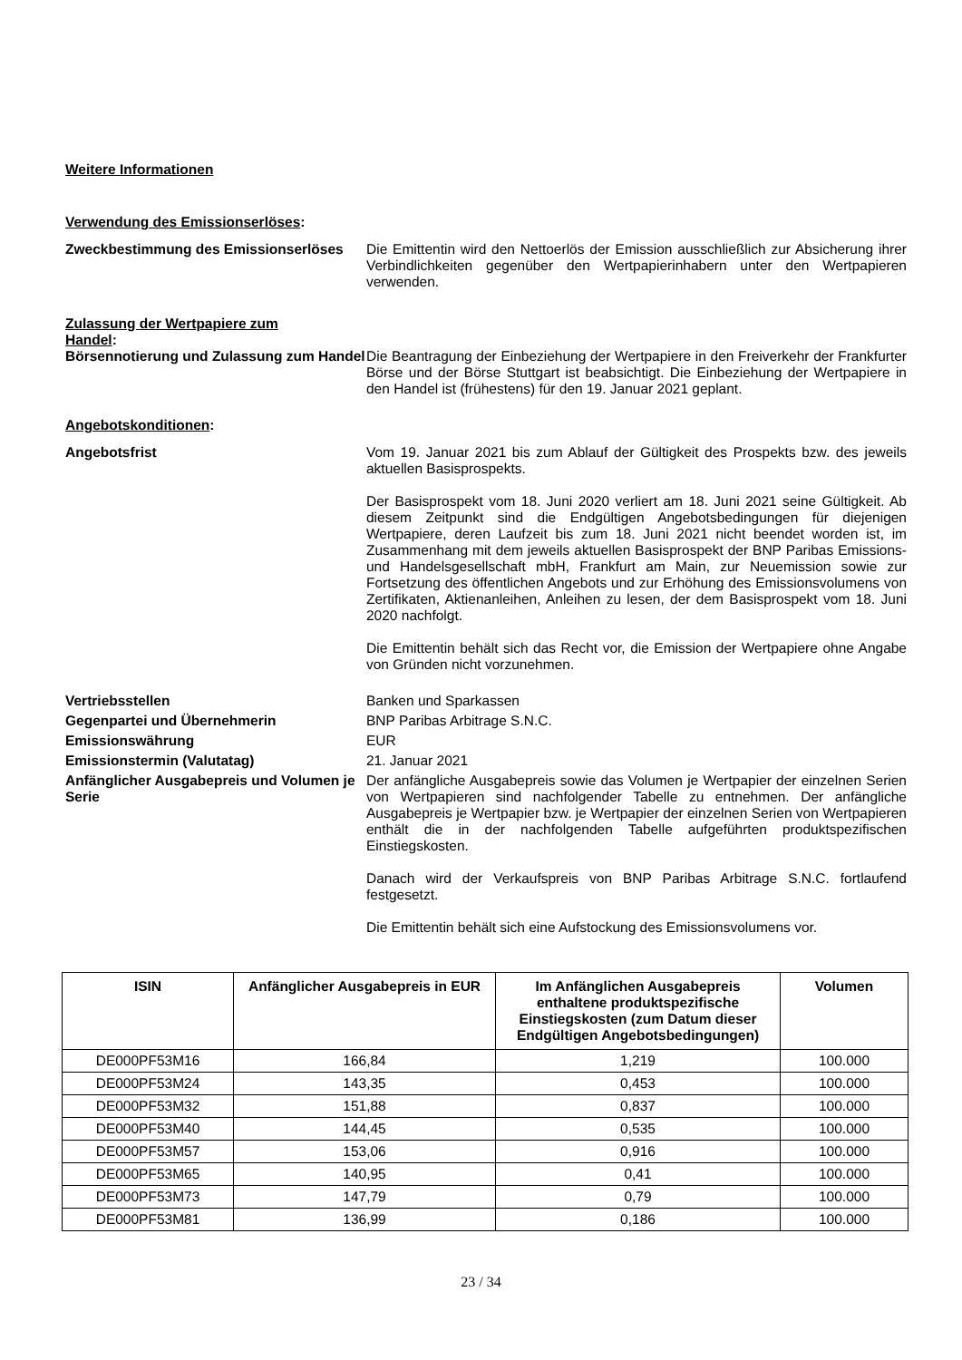Weitere Informationen
Verwendung des Emissionserlöses:
Zweckbestimmung des Emissionserlöses
Die Emittentin wird den Nettoerlös der Emission ausschließlich zur Absicherung ihrer Verbindlichkeiten gegenüber den Wertpapierinhabern unter den Wertpapieren verwenden.
Zulassung der Wertpapiere zum Handel:
Börsennotierung und Zulassung zum Handel
Die Beantragung der Einbeziehung der Wertpapiere in den Freiverkehr der Frankfurter Börse und der Börse Stuttgart ist beabsichtigt. Die Einbeziehung der Wertpapiere in den Handel ist (frühestens) für den 19. Januar 2021 geplant.
Angebotskonditionen:
Angebotsfrist Vom 19. Januar 2021 bis zum Ablauf der Gültigkeit des Prospekts bzw. des jeweils aktuellen Basisprospekts.
Der Basisprospekt vom 18. Juni 2020 verliert am 18. Juni 2021 seine Gültigkeit. Ab diesem Zeitpunkt sind die Endgültigen Angebotsbedingungen für diejenigen Wertpapiere, deren Laufzeit bis zum 18. Juni 2021 nicht beendet worden ist, im Zusammenhang mit dem jeweils aktuellen Basisprospekt der BNP Paribas Emissions- und Handelsgesellschaft mbH, Frankfurt am Main, zur Neuemission sowie zur Fortsetzung des öffentlichen Angebots und zur Erhöhung des Emissionsvolumens von Zertifikaten, Aktienanleihen, Anleihen zu lesen, der dem Basisprospekt vom 18. Juni 2020 nachfolgt.
Die Emittentin behält sich das Recht vor, die Emission der Wertpapiere ohne Angabe von Gründen nicht vorzunehmen.
Vertriebsstellen Banken und Sparkassen
Gegenpartei und Übernehmerin BNP Paribas Arbitrage S.N.C.
Emissionswährung EUR
Emissionstermin (Valutatag) 21. Januar 2021
Anfänglicher Ausgabepreis und Volumen je Serie
Der anfängliche Ausgabepreis sowie das Volumen je Wertpapier der einzelnen Serien von Wertpapieren sind nachfolgender Tabelle zu entnehmen. Der anfängliche Ausgabepreis je Wertpapier bzw. je Wertpapier der einzelnen Serien von Wertpapieren enthält die in der nachfolgenden Tabelle aufgeführten produktspezifischen Einstiegskosten.
Danach wird der Verkaufspreis von BNP Paribas Arbitrage S.N.C. fortlaufend festgesetzt.
Die Emittentin behält sich eine Aufstockung des Emissionsvolumens vor.
| ISIN | Anfänglicher Ausgabepreis in EUR | Im Anfänglichen Ausgabepreis enthaltene produktspezifische Einstiegskosten (zum Datum dieser Endgültigen Angebotsbedingungen) | Volumen |
| --- | --- | --- | --- |
| DE000PF53M16 | 166,84 | 1,219 | 100.000 |
| DE000PF53M24 | 143,35 | 0,453 | 100.000 |
| DE000PF53M32 | 151,88 | 0,837 | 100.000 |
| DE000PF53M40 | 144,45 | 0,535 | 100.000 |
| DE000PF53M57 | 153,06 | 0,916 | 100.000 |
| DE000PF53M65 | 140,95 | 0,41 | 100.000 |
| DE000PF53M73 | 147,79 | 0,79 | 100.000 |
| DE000PF53M81 | 136,99 | 0,186 | 100.000 |
23 / 34